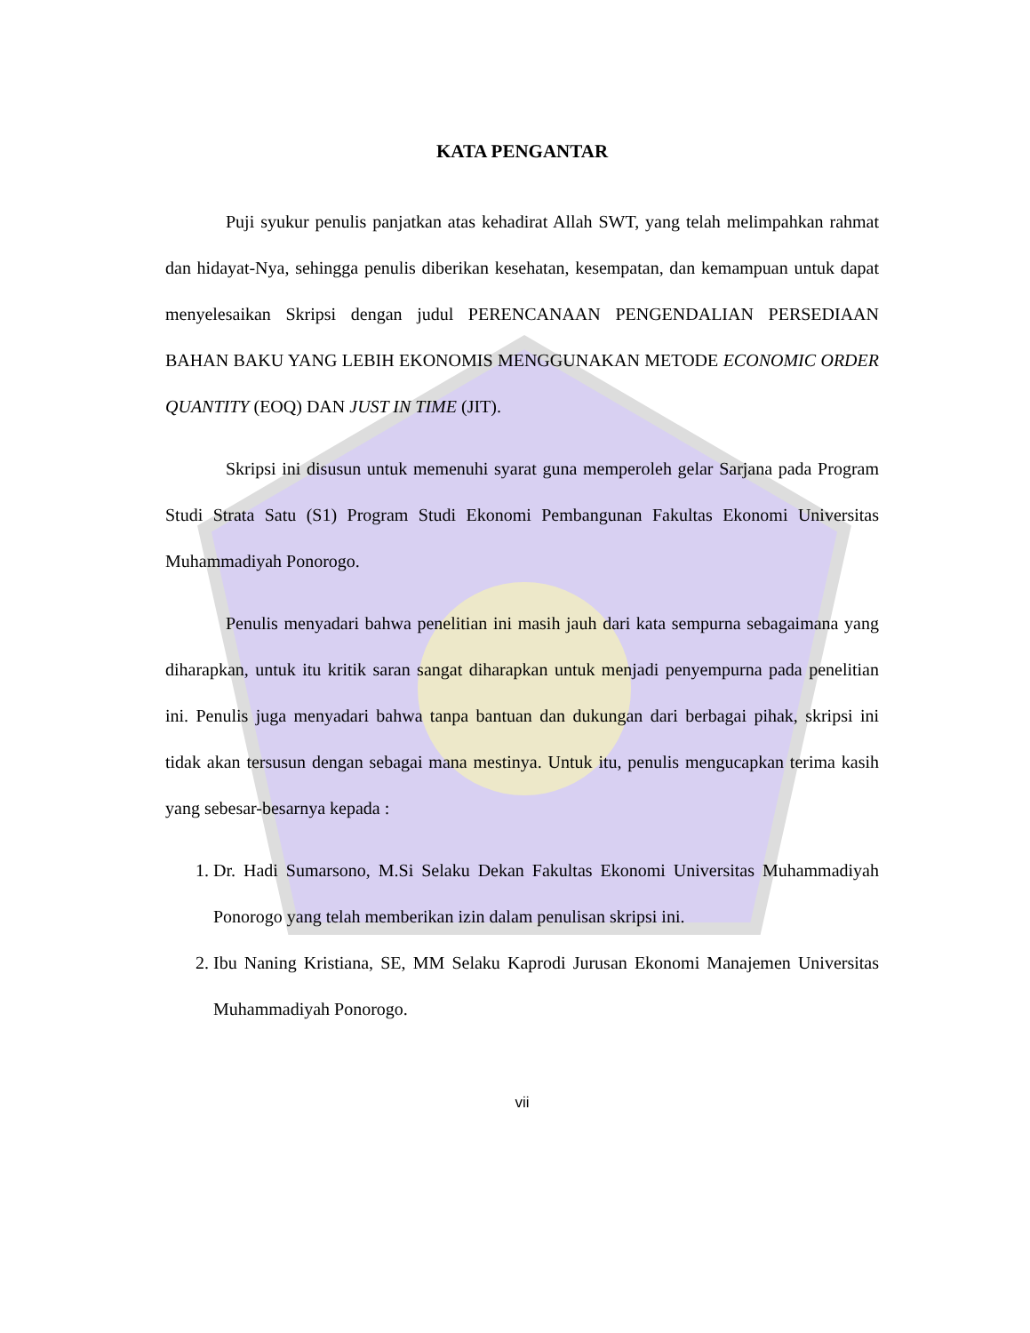KATA PENGANTAR
Puji syukur penulis panjatkan atas kehadirat Allah SWT, yang telah melimpahkan rahmat dan hidayat-Nya, sehingga penulis diberikan kesehatan, kesempatan, dan kemampuan untuk dapat menyelesaikan Skripsi dengan judul PERENCANAAN PENGENDALIAN PERSEDIAAN BAHAN BAKU YANG LEBIH EKONOMIS MENGGUNAKAN METODE ECONOMIC ORDER QUANTITY (EOQ) DAN JUST IN TIME (JIT).
Skripsi ini disusun untuk memenuhi syarat guna memperoleh gelar Sarjana pada Program Studi Strata Satu (S1) Program Studi Ekonomi Pembangunan Fakultas Ekonomi Universitas Muhammadiyah Ponorogo.
Penulis menyadari bahwa penelitian ini masih jauh dari kata sempurna sebagaimana yang diharapkan, untuk itu kritik saran sangat diharapkan untuk menjadi penyempurna pada penelitian ini. Penulis juga menyadari bahwa tanpa bantuan dan dukungan dari berbagai pihak, skripsi ini tidak akan tersusun dengan sebagai mana mestinya. Untuk itu, penulis mengucapkan terima kasih yang sebesar-besarnya kepada :
1. Dr. Hadi Sumarsono, M.Si Selaku Dekan Fakultas Ekonomi Universitas Muhammadiyah Ponorogo yang telah memberikan izin dalam penulisan skripsi ini.
2. Ibu Naning Kristiana, SE, MM Selaku Kaprodi Jurusan Ekonomi Manajemen Universitas Muhammadiyah Ponorogo.
vii